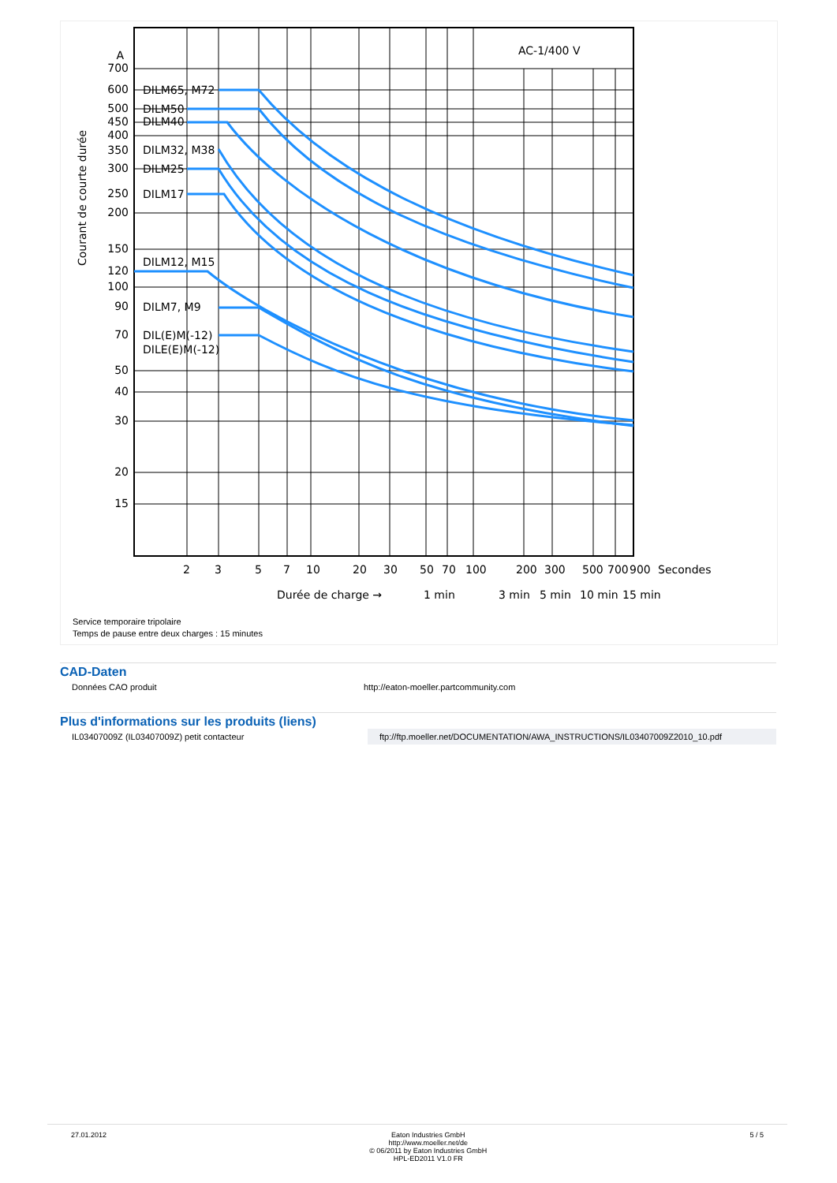700
600
500
450
400
350
300
250
200
150
120
100
90
70
50
40
30
20
15
A
AC-1/400 V
DILM65, M72
DILM50
DILM40
DILM32, M38
DILM25
DILM17
DILM12, M15
DILM7, M9
DIL(E)M(-12)
DILE(E)M(-12)
Courant de courte durée
2
3
5
7
10
20
30
50
70
100
200
300
500
700
900
Secondes
Durée de charge →
1 min
3 min
5 min
10 min
15 min
Service temporaire tripolaire
Temps de pause entre deux charges : 15 minutes
CAD-Daten
| Données CAO produit | http://eaton-moeller.partcommunity.com |
Plus d'informations sur les produits (liens)
| IL03407009Z (IL03407009Z) petit contacteur | ftp://ftp.moeller.net/DOCUMENTATION/AWA_INSTRUCTIONS/IL03407009Z2010_10.pdf |
27.01.2012 Eaton Industries GmbH
http://www.moeller.net/de
© 06/2011 by Eaton Industries GmbH
HPL-ED2011 V1.0 FR
5 / 5